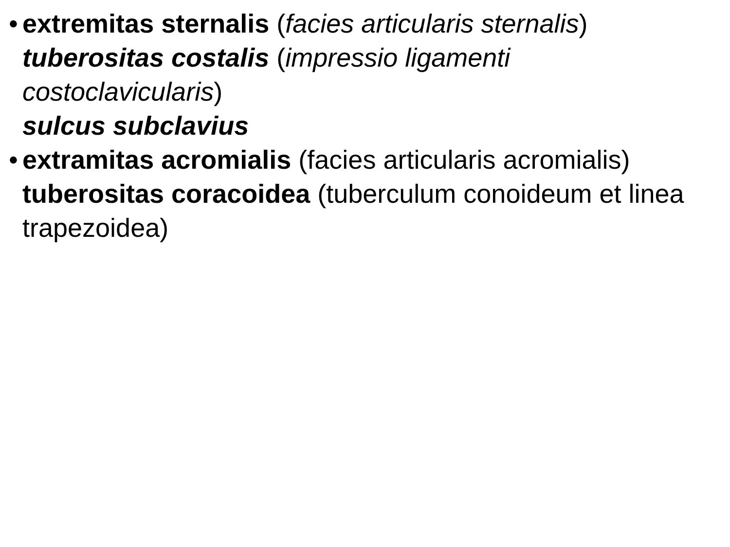•
extremitas sternalis (facies articularis sternalis)
tuberositas costalis (impressio ligamenti costoclavicularis)
sulcus subclavius
•
extramitas acromialis (facies articularis acromialis)
tuberositas coracoidea (tuberculum conoideum et linea trapezoidea)